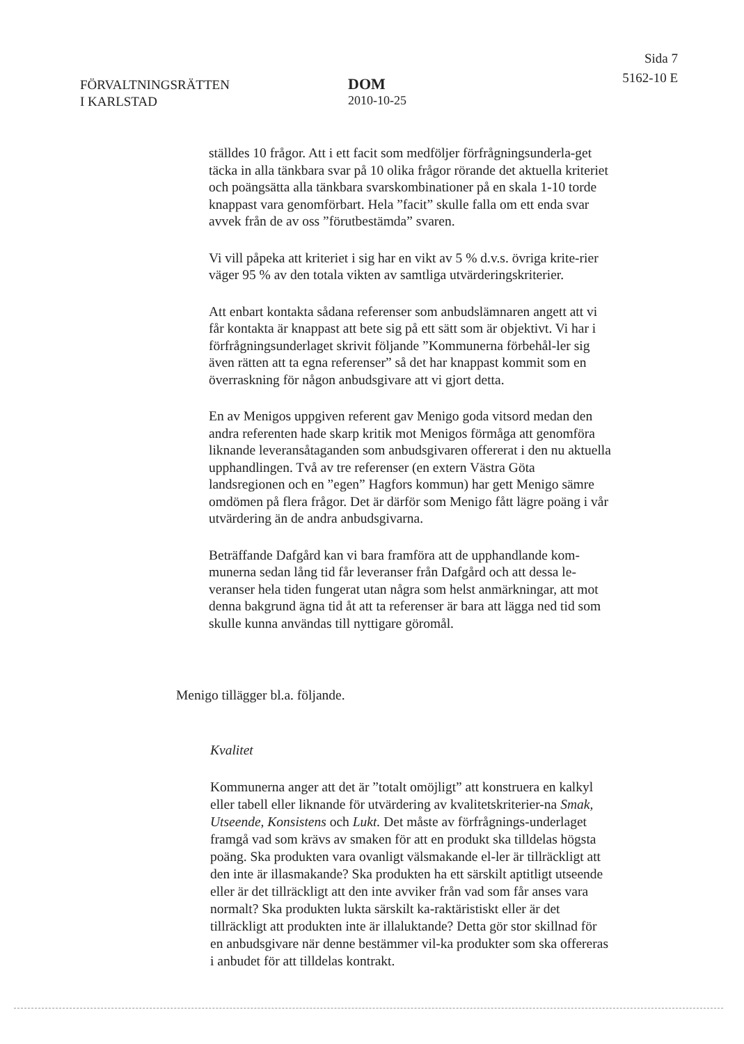FÖRVALTNINGSRÄTTEN
I KARLSTAD
DOM
2010-10-25
Sida 7
5162-10 E
ställdes 10 frågor. Att i ett facit som medföljer förfrågningsunderla-get täcka in alla tänkbara svar på 10 olika frågor rörande det aktuella kriteriet och poängsätta alla tänkbara svarskombinationer på en skala 1-10 torde knappast vara genomförbart. Hela ”facit” skulle falla om ett enda svar avvek från de av oss ”förutbestämda” svaren.
Vi vill påpeka att kriteriet i sig har en vikt av 5 % d.v.s. övriga krite-rier väger 95 % av den totala vikten av samtliga utvärderingskriterier.
Att enbart kontakta sådana referenser som anbudslämnaren angett att vi får kontakta är knappast att bete sig på ett sätt som är objektivt. Vi har i förfrågningsunderlaget skrivit följande ”Kommunerna förbehål-ler sig även rätten att ta egna referenser” så det har knappast kommit som en överraskning för någon anbudsgivare att vi gjort detta.
En av Menigos uppgiven referent gav Menigo goda vitsord medan den andra referenten hade skarp kritik mot Menigos förmåga att genomföra liknande leveransåtaganden som anbudsgivaren offererat i den nu aktuella upphandlingen. Två av tre referenser (en extern Västra Göta landsregionen och en ”egen” Hagfors kommun) har gett Menigo sämre omdömen på flera frågor. Det är därför som Menigo fått lägre poäng i vår utvärdering än de andra anbudsgivarna.
Beträffande Dafgård kan vi bara framföra att de upphandlande kom-munerna sedan lång tid får leveranser från Dafgård och att dessa le-veranser hela tiden fungerat utan några som helst anmärkningar, att mot denna bakgrund ägna tid åt att ta referenser är bara att lägga ned tid som skulle kunna användas till nyttigare göromål.
Menigo tillägger bl.a. följande.
Kvalitet
Kommunerna anger att det är ”totalt omöjligt” att konstruera en kalkyl eller tabell eller liknande för utvärdering av kvalitetskriterier-na Smak, Utseende, Konsistens och Lukt. Det måste av förfrågnings-underlaget framgå vad som krävs av smaken för att en produkt ska tilldelas högsta poäng. Ska produkten vara ovanligt välsmakande el-ler är tillräckligt att den inte är illasmakande? Ska produkten ha ett särskilt aptitligt utseende eller är det tillräckligt att den inte avviker från vad som får anses vara normalt? Ska produkten lukta särskilt ka-raktäristiskt eller är det tillräckligt att produkten inte är illaluktande? Detta gör stor skillnad för en anbudsgivare när denne bestämmer vil-ka produkter som ska offereras i anbudet för att tilldelas kontrakt.